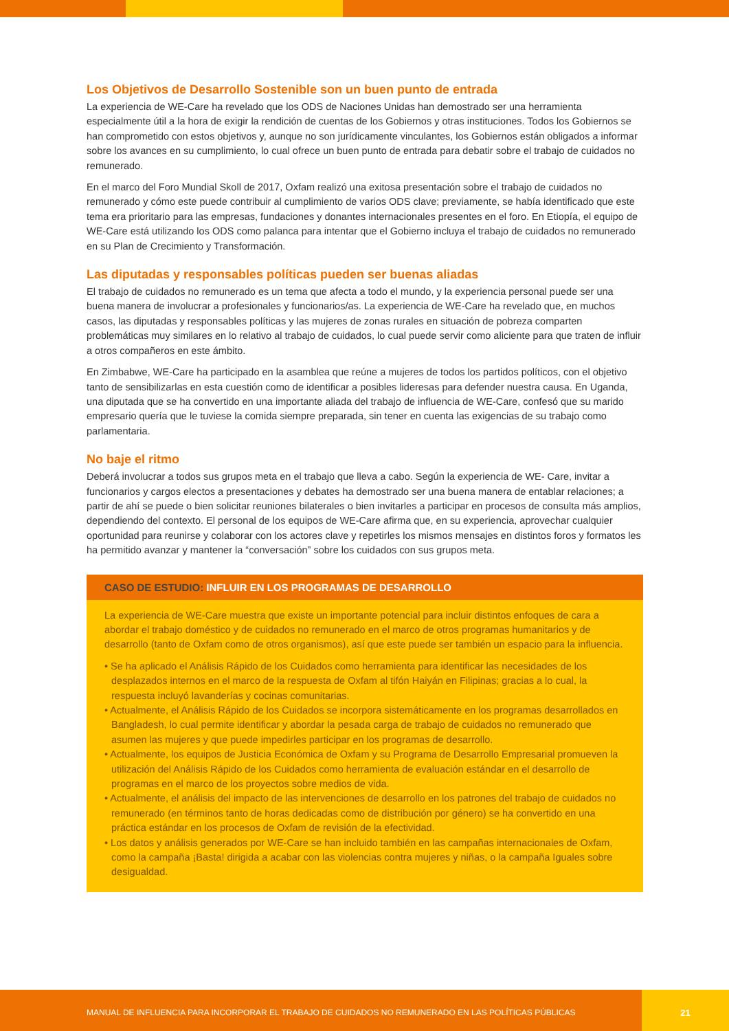Los Objetivos de Desarrollo Sostenible son un buen punto de entrada
La experiencia de WE-Care ha revelado que los ODS de Naciones Unidas han demostrado ser una herramienta especialmente útil a la hora de exigir la rendición de cuentas de los Gobiernos y otras instituciones. Todos los Gobiernos se han comprometido con estos objetivos y, aunque no son jurídicamente vinculantes, los Gobiernos están obligados a informar sobre los avances en su cumplimiento, lo cual ofrece un buen punto de entrada para debatir sobre el trabajo de cuidados no remunerado.
En el marco del Foro Mundial Skoll de 2017, Oxfam realizó una exitosa presentación sobre el trabajo de cuidados no remunerado y cómo este puede contribuir al cumplimiento de varios ODS clave; previamente, se había identificado que este tema era prioritario para las empresas, fundaciones y donantes internacionales presentes en el foro. En Etiopía, el equipo de WE-Care está utilizando los ODS como palanca para intentar que el Gobierno incluya el trabajo de cuidados no remunerado en su Plan de Crecimiento y Transformación.
Las diputadas y responsables políticas pueden ser buenas aliadas
El trabajo de cuidados no remunerado es un tema que afecta a todo el mundo, y la experiencia personal puede ser una buena manera de involucrar a profesionales y funcionarios/as. La experiencia de WE-Care ha revelado que, en muchos casos, las diputadas y responsables políticas y las mujeres de zonas rurales en situación de pobreza comparten problemáticas muy similares en lo relativo al trabajo de cuidados, lo cual puede servir como aliciente para que traten de influir a otros compañeros en este ámbito.
En Zimbabwe, WE-Care ha participado en la asamblea que reúne a mujeres de todos los partidos políticos, con el objetivo tanto de sensibilizarlas en esta cuestión como de identificar a posibles lideresas para defender nuestra causa. En Uganda, una diputada que se ha convertido en una importante aliada del trabajo de influencia de WE-Care, confesó que su marido empresario quería que le tuviese la comida siempre preparada, sin tener en cuenta las exigencias de su trabajo como parlamentaria.
No baje el ritmo
Deberá involucrar a todos sus grupos meta en el trabajo que lleva a cabo. Según la experiencia de WE- Care, invitar a funcionarios y cargos electos a presentaciones y debates ha demostrado ser una buena manera de entablar relaciones; a partir de ahí se puede o bien solicitar reuniones bilaterales o bien invitarles a participar en procesos de consulta más amplios, dependiendo del contexto. El personal de los equipos de WE-Care afirma que, en su experiencia, aprovechar cualquier oportunidad para reunirse y colaborar con los actores clave y repetirles los mismos mensajes en distintos foros y formatos les ha permitido avanzar y mantener la “conversación” sobre los cuidados con sus grupos meta.
CASO DE ESTUDIO: INFLUIR EN LOS PROGRAMAS DE DESARROLLO
La experiencia de WE-Care muestra que existe un importante potencial para incluir distintos enfoques de cara a abordar el trabajo doméstico y de cuidados no remunerado en el marco de otros programas humanitarios y de desarrollo (tanto de Oxfam como de otros organismos), así que este puede ser también un espacio para la influencia.
• Se ha aplicado el Análisis Rápido de los Cuidados como herramienta para identificar las necesidades de los desplazados internos en el marco de la respuesta de Oxfam al tifón Haiyán en Filipinas; gracias a lo cual, la respuesta incluyó lavanderías y cocinas comunitarias.
• Actualmente, el Análisis Rápido de los Cuidados se incorpora sistemáticamente en los programas desarrollados en Bangladesh, lo cual permite identificar y abordar la pesada carga de trabajo de cuidados no remunerado que asumen las mujeres y que puede impedirles participar en los programas de desarrollo.
• Actualmente, los equipos de Justicia Económica de Oxfam y su Programa de Desarrollo Empresarial promueven la utilización del Análisis Rápido de los Cuidados como herramienta de evaluación estándar en el desarrollo de programas en el marco de los proyectos sobre medios de vida.
• Actualmente, el análisis del impacto de las intervenciones de desarrollo en los patrones del trabajo de cuidados no remunerado (en términos tanto de horas dedicadas como de distribución por género) se ha convertido en una práctica estándar en los procesos de Oxfam de revisión de la efectividad.
• Los datos y análisis generados por WE-Care se han incluido también en las campañas internacionales de Oxfam, como la campaña ¡Basta! dirigida a acabar con las violencias contra mujeres y niñas, o la campaña Iguales sobre desigualdad.
MANUAL DE INFLUENCIA PARA INCORPORAR EL TRABAJO DE CUIDADOS NO REMUNERADO EN LAS POLÍTICAS PÚBLICAS
21